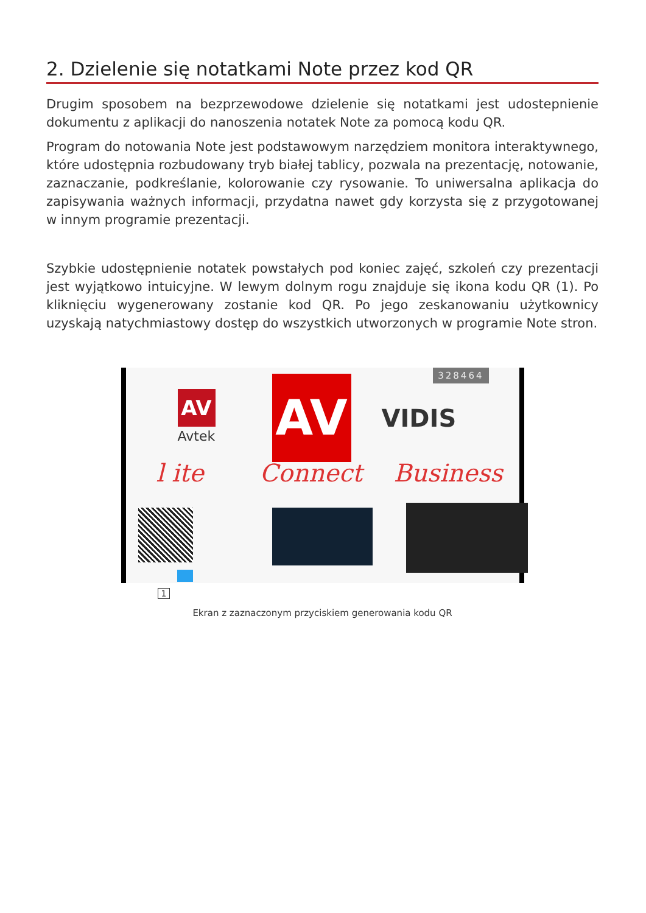2. Dzielenie się notatkami Note przez kod QR
Drugim sposobem na bezprzewodowe dzielenie się notatkami jest udostepnienie dokumentu z aplikacji do nanoszenia notatek Note za pomocą kodu QR.
Program do notowania Note jest podstawowym narzędziem monitora interaktywnego, które udostępnia rozbudowany tryb białej tablicy, pozwala na prezentację, notowanie, zaznaczanie, podkreślanie, kolorowanie czy rysowanie. To uniwersalna aplikacja do zapisywania ważnych informacji, przydatna nawet gdy korzysta się z przygotowanej w innym programie prezentacji.
Szybkie udostępnienie notatek powstałych pod koniec zajęć, szkoleń czy prezentacji jest wyjątkowo intuicyjne. W lewym dolnym rogu znajduje się ikona kodu QR (1). Po kliknięciu wygenerowany zostanie kod QR. Po jego zeskanowaniu użytkownicy uzyskają natychmiastowy dostęp do wszystkich utworzonych w programie Note stron.
328464
AV
Avtek
AV VIDIS
l ite Connect Business
1
Ekran z zaznaczonym przyciskiem generowania kodu QR